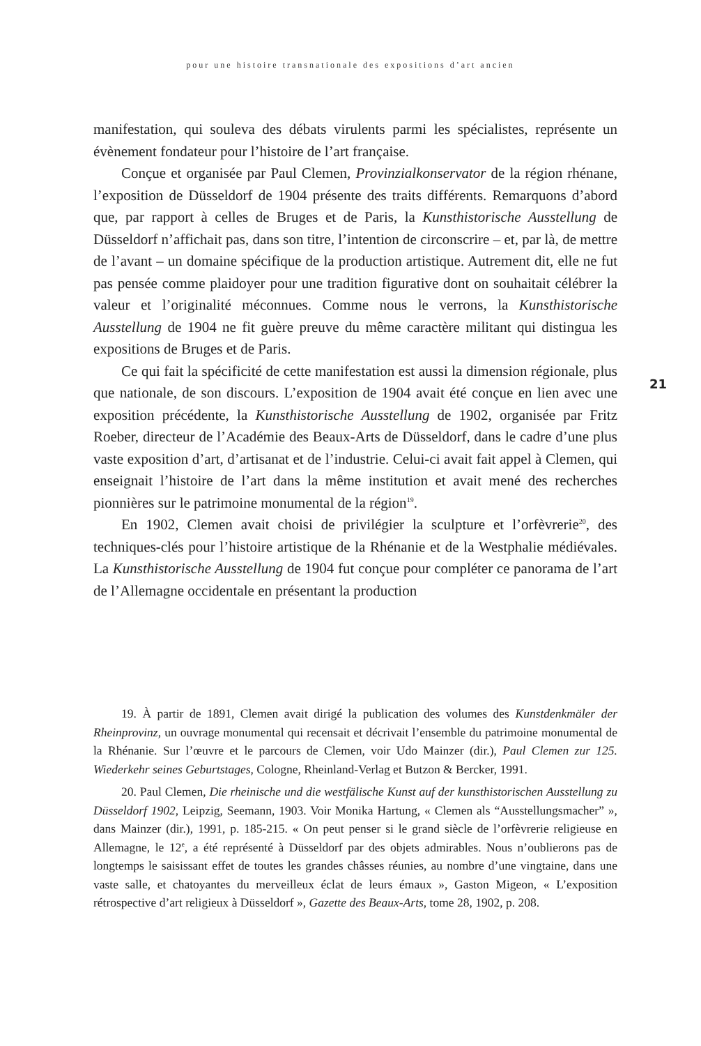pour une histoire transnationale des expositions d’art ancien
manifestation, qui souleva des débats virulents parmi les spécialistes, représente un évènement fondateur pour l’histoire de l’art française.
Conçue et organisée par Paul Clemen, Provinzialkonservator de la région rhénane, l’exposition de Düsseldorf de 1904 présente des traits différents. Remarquons d’abord que, par rapport à celles de Bruges et de Paris, la Kunsthistorische Ausstellung de Düsseldorf n’affichait pas, dans son titre, l’intention de circonscrire – et, par là, de mettre de l’avant – un domaine spécifique de la production artistique. Autrement dit, elle ne fut pas pensée comme plaidoyer pour une tradition figurative dont on souhaitait célébrer la valeur et l’originalité méconnues. Comme nous le verrons, la Kunsthistorische Ausstellung de 1904 ne fit guère preuve du même caractère militant qui distingua les expositions de Bruges et de Paris.
Ce qui fait la spécificité de cette manifestation est aussi la dimension régionale, plus que nationale, de son discours. L’exposition de 1904 avait été conçue en lien avec une exposition précédente, la Kunsthistorische Ausstellung de 1902, organisée par Fritz Roeber, directeur de l’Académie des Beaux-Arts de Düsseldorf, dans le cadre d’une plus vaste exposition d’art, d’artisanat et de l’industrie. Celui-ci avait fait appel à Clemen, qui enseignait l’histoire de l’art dans la même institution et avait mené des recherches pionnières sur le patrimoine monumental de la région<sup>19</sup>.
En 1902, Clemen avait choisi de privilégier la sculpture et l’orfèvrerie<sup>20</sup>, des techniques-clés pour l’histoire artistique de la Rhénanie et de la Westphalie médiévales. La Kunsthistorische Ausstellung de 1904 fut conçue pour compléter ce panorama de l’art de l’Allemagne occidentale en présentant la production
21
19. À partir de 1891, Clemen avait dirigé la publication des volumes des Kunstdenkmäler der Rheinprovinz, un ouvrage monumental qui recensait et décrivait l’ensemble du patrimoine monumental de la Rhénanie. Sur l’œuvre et le parcours de Clemen, voir Udo Mainzer (dir.), Paul Clemen zur 125. Wiederkehr seines Geburtstages, Cologne, Rheinland-Verlag et Butzon & Bercker, 1991.
20. Paul Clemen, Die rheinische und die westfälische Kunst auf der kunsthistorischen Ausstellung zu Düsseldorf 1902, Leipzig, Seemann, 1903. Voir Monika Hartung, « Clemen als “Ausstellungsmacher” », dans Mainzer (dir.), 1991, p. 185-215. « On peut penser si le grand siècle de l’orfèvrerie religieuse en Allemagne, le 12<sup>e</sup>, a été représenté à Düsseldorf par des objets admirables. Nous n’oublierons pas de longtemps le saisissant effet de toutes les grandes châsses réunies, au nombre d’une vingtaine, dans une vaste salle, et chatoyantes du merveilleux éclat de leurs émaux », Gaston Migeon, « L’exposition rétrospective d’art religieux à Düsseldorf », Gazette des Beaux-Arts, tome 28, 1902, p. 208.